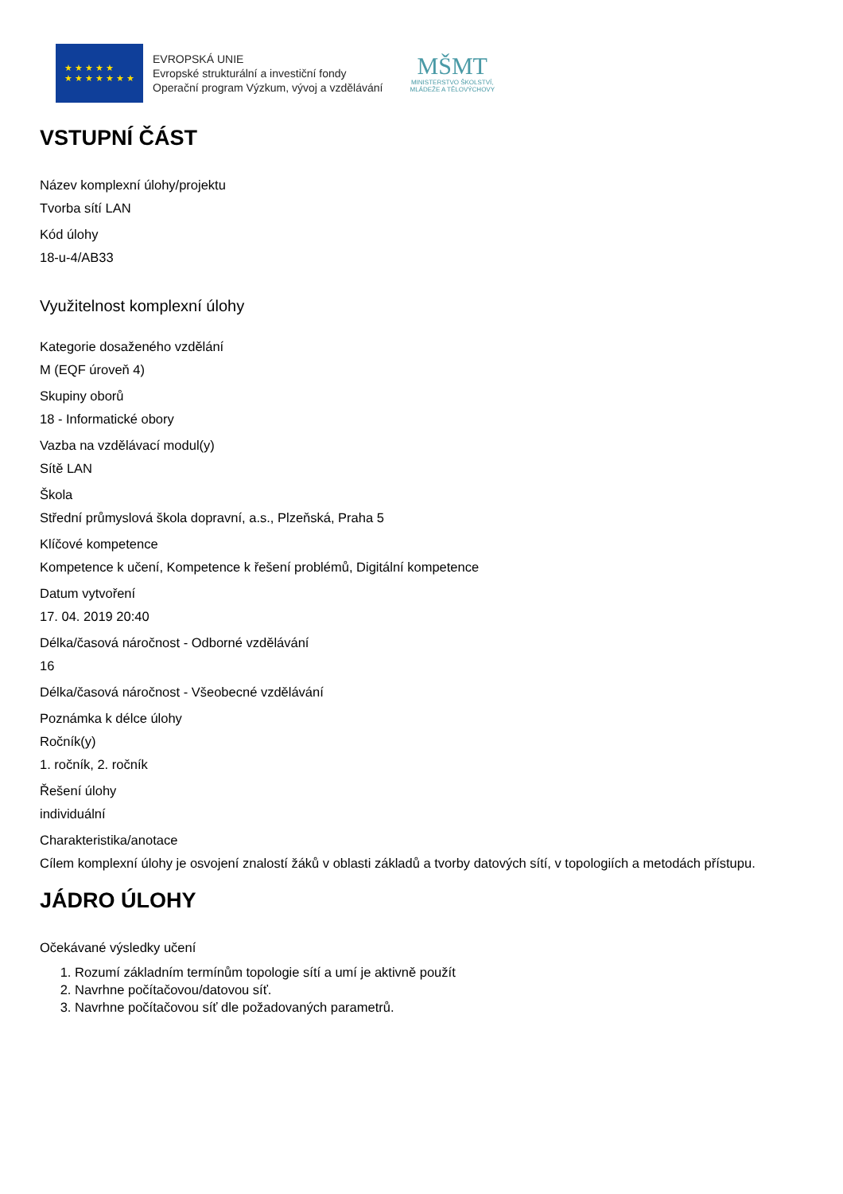★ ★ ★ ★ ★
★ ★ ★ ★ ★ ★ ★
EVROPSKÁ UNIE
Evropské strukturální a investiční fondy
Operační program Výzkum, vývoj a vzdělávání
MŠMT
MINISTERSTVO ŠKOLSTVÍ,
MLÁDEŽE A TĚLOVÝCHOVY
VSTUPNÍ ČÁST
Název komplexní úlohy/projektu
Tvorba sítí LAN
Kód úlohy
18-u-4/AB33
Využitelnost komplexní úlohy
Kategorie dosaženého vzdělání
M (EQF úroveň 4)
Skupiny oborů
18 - Informatické obory
Vazba na vzdělávací modul(y)
Sítě LAN
Škola
Střední průmyslová škola dopravní, a.s., Plzeňská, Praha 5
Klíčové kompetence
Kompetence k učení, Kompetence k řešení problémů, Digitální kompetence
Datum vytvoření
17. 04. 2019 20:40
Délka/časová náročnost - Odborné vzdělávání
16
Délka/časová náročnost - Všeobecné vzdělávání
Poznámka k délce úlohy
Ročník(y)
1. ročník, 2. ročník
Řešení úlohy
individuální
Charakteristika/anotace
Cílem komplexní úlohy je osvojení znalostí žáků v oblasti základů a tvorby datových sítí, v topologiích a metodách přístupu.
JÁDRO ÚLOHY
Očekávané výsledky učení
1. Rozumí základním termínům topologie sítí a umí je aktivně použít
2. Navrhne počítačovou/datovou síť.
3. Navrhne počítačovou síť dle požadovaných parametrů.